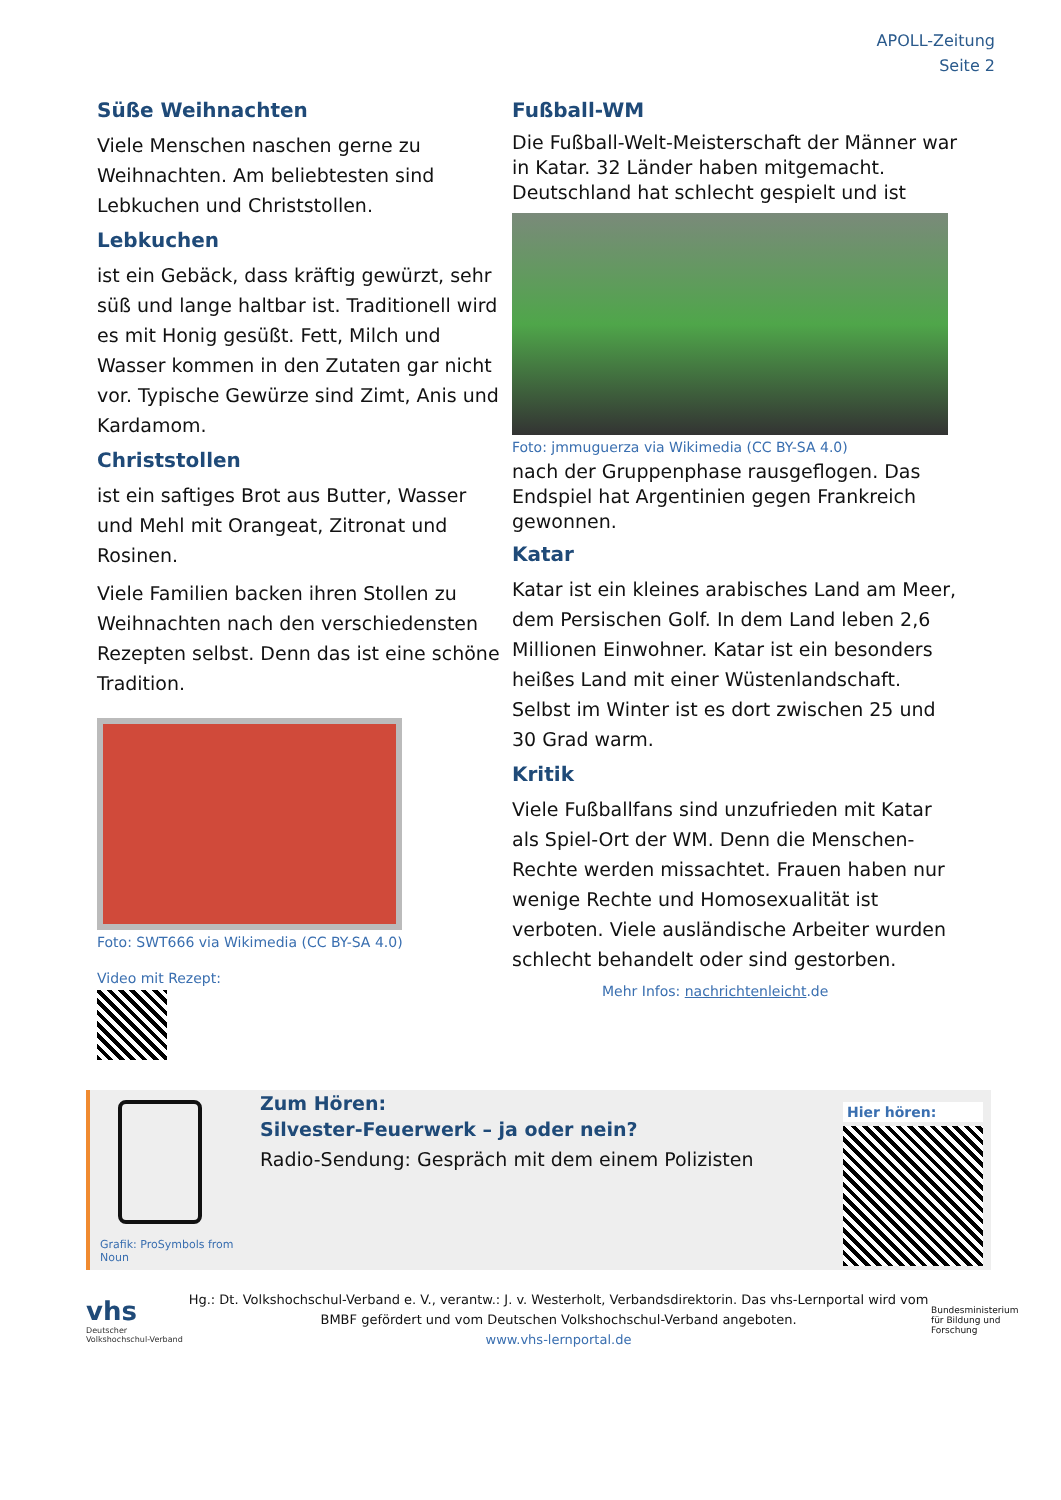APOLL-Zeitung
Seite 2
Süße Weihnachten
Viele Menschen naschen gerne zu Weihnachten. Am beliebtesten sind Lebkuchen und Christstollen.
Lebkuchen
ist ein Gebäck, dass kräftig gewürzt, sehr süß und lange haltbar ist. Traditionell wird es mit Honig gesüßt. Fett, Milch und Wasser kommen in den Zutaten gar nicht vor. Typische Gewürze sind Zimt, Anis und Kardamom.
Christstollen
ist ein saftiges Brot aus Butter, Wasser und Mehl mit Orangeat, Zitronat und Rosinen.
Viele Familien backen ihren Stollen zu Weihnachten nach den verschiedensten Rezepten selbst. Denn das ist eine schöne Tradition.
Foto: SWT666 via Wikimedia (CC BY-SA 4.0)
Video mit Rezept:
Fußball-WM
Die Fußball-Welt-Meisterschaft der Männer war in Katar. 32 Länder haben mitgemacht. Deutschland hat schlecht gespielt und ist
Foto: jmmuguerza via Wikimedia (CC BY-SA 4.0)
nach der Gruppenphase rausgeflogen. Das Endspiel hat Argentinien gegen Frankreich gewonnen.
Katar
Katar ist ein kleines arabisches Land am Meer, dem Persischen Golf. In dem Land leben 2,6 Millionen Einwohner. Katar ist ein besonders heißes Land mit einer Wüstenlandschaft. Selbst im Winter ist es dort zwischen 25 und 30 Grad warm.
Kritik
Viele Fußballfans sind unzufrieden mit Katar als Spiel-Ort der WM. Denn die Menschen-Rechte werden missachtet. Frauen haben nur wenige Rechte und Homosexualität ist verboten. Viele ausländische Arbeiter wurden schlecht behandelt oder sind gestorben. Mehr Infos: nachrichtenleicht.de
Grafik: ProSymbols from Noun
Zum Hören:
Silvester-Feuerwerk – ja oder nein?
Radio-Sendung: Gespräch mit dem einem Polizisten
Hier hören:
vhs
Deutscher Volkshochschul-Verband
Hg.: Dt. Volkshochschul-Verband e. V., verantw.: J. v. Westerholt, Verbandsdirektorin. Das vhs-Lernportal wird vom BMBF gefördert und vom Deutschen Volkshochschul-Verband angeboten.
www.vhs-lernportal.de
Bundesministerium für Bildung und Forschung